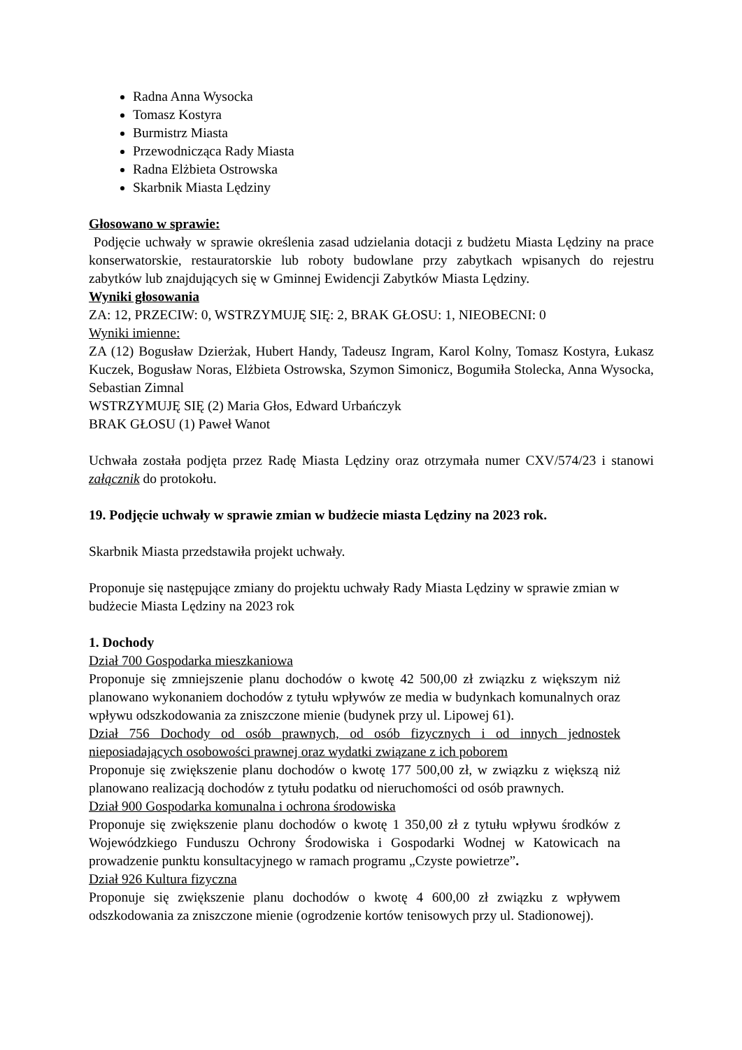Radna Anna Wysocka
Tomasz Kostyra
Burmistrz Miasta
Przewodnicząca Rady Miasta
Radna Elżbieta Ostrowska
Skarbnik Miasta Lędziny
Głosowano w sprawie:
Podjęcie uchwały w sprawie określenia zasad udzielania dotacji z budżetu Miasta Lędziny na prace konserwatorskie, restauratorskie lub roboty budowlane przy zabytkach wpisanych do rejestru zabytków lub znajdujących się w Gminnej Ewidencji Zabytków Miasta Lędziny.
Wyniki głosowania
ZA: 12, PRZECIW: 0, WSTRZYMUJĘ SIĘ: 2, BRAK GŁOSU: 1, NIEOBECNI: 0
Wyniki imienne:
ZA (12) Bogusław Dzierżak, Hubert Handy, Tadeusz Ingram, Karol Kolny, Tomasz Kostyra, Łukasz Kuczek, Bogusław Noras, Elżbieta Ostrowska, Szymon Simonicz, Bogumiła Stolecka, Anna Wysocka, Sebastian Zimnal
WSTRZYMUJĘ SIĘ (2) Maria Głos, Edward Urbańczyk
BRAK GŁOSU (1) Paweł Wanot
Uchwała została podjęta przez Radę Miasta Lędziny oraz otrzymała numer CXV/574/23 i stanowi załącznik do protokołu.
19. Podjęcie uchwały w sprawie zmian w budżecie miasta Lędziny na 2023 rok.
Skarbnik Miasta przedstawiła projekt uchwały.
Proponuje się następujące zmiany do projektu uchwały Rady Miasta Lędziny w sprawie zmian w budżecie Miasta Lędziny na 2023 rok
1. Dochody
Dział 700 Gospodarka mieszkaniowa
Proponuje się zmniejszenie planu dochodów o kwotę 42 500,00 zł związku z większym niż planowano wykonaniem dochodów z tytułu wpływów ze media w budynkach komunalnych oraz wpływu odszkodowania za zniszczone mienie (budynek przy ul. Lipowej 61).
Dział 756 Dochody od osób prawnych, od osób fizycznych i od innych jednostek nieposiadających osobowości prawnej oraz wydatki związane z ich poborem
Proponuje się zwiększenie planu dochodów o kwotę 177 500,00 zł, w związku z większą niż planowano realizacją dochodów z tytułu podatku od nieruchomości od osób prawnych.
Dział 900 Gospodarka komunalna i ochrona środowiska
Proponuje się zwiększenie planu dochodów o kwotę 1 350,00 zł z tytułu wpływu środków z Wojewódzkiego Funduszu Ochrony Środowiska i Gospodarki Wodnej w Katowicach na prowadzenie punktu konsultacyjnego w ramach programu „Czyste powietrze”.
Dział 926 Kultura fizyczna
Proponuje się zwiększenie planu dochodów o kwotę 4 600,00 zł związku z wpływem odszkodowania za zniszczone mienie (ogrodzenie kortów tenisowych przy ul. Stadionowej).